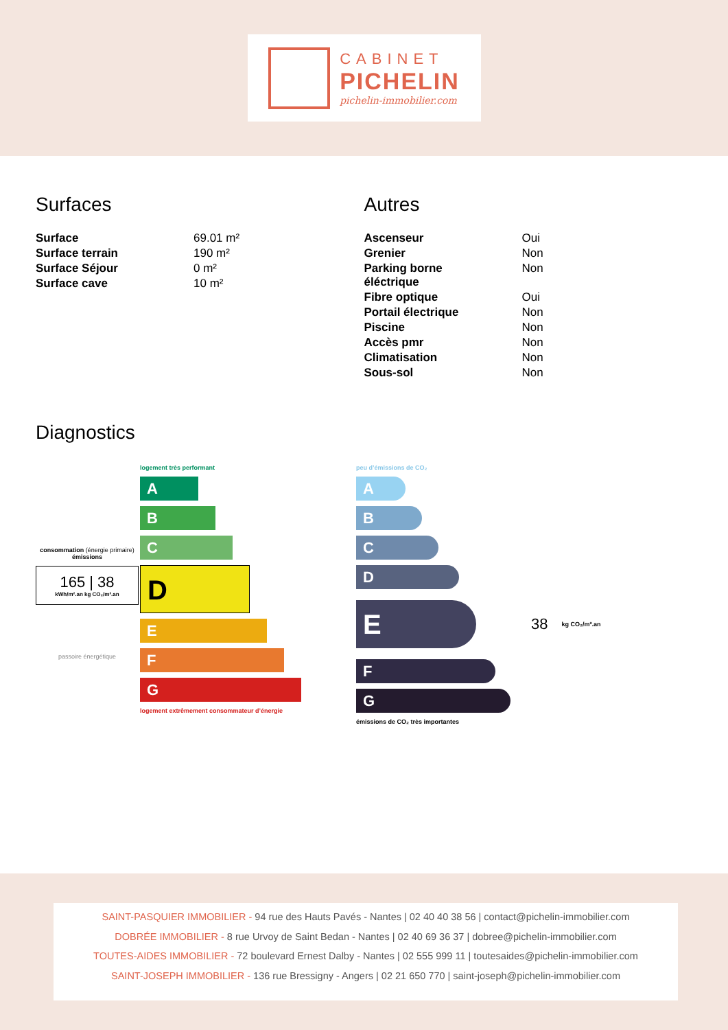CABINET
PICHELIN
pichelin-immobilier.com
Surfaces
| Surface | 69.01 m² |
| Surface terrain | 190 m² |
| Surface Séjour | 0 m² |
| Surface cave | 10 m² |
Autres
| Ascenseur | Oui |
| Grenier | Non |
| Parking borne éléctrique | Non |
| Fibre optique | Oui |
| Portail électrique | Non |
| Piscine | Non |
| Accès pmr | Non |
| Climatisation | Non |
| Sous-sol | Non |
Diagnostics
consommation (énergie primaire) émissions
165 | 38
kWh/m².an kg CO₂/m².an
passoire énergétique
logement très performant
A
B
C
D
E
F
G
logement extrêmement consommateur d’énergie
peu d’émissions de CO₂
A
B
C
D
E
38 kg CO₂/m².an
F
G
émissions de CO₂ très importantes
SAINT-PASQUIER IMMOBILIER - 94 rue des Hauts Pavés - Nantes | 02 40 40 38 56 | contact@pichelin-immobilier.com
DOBRÉE IMMOBILIER - 8 rue Urvoy de Saint Bedan - Nantes | 02 40 69 36 37 | dobree@pichelin-immobilier.com
TOUTES-AIDES IMMOBILIER - 72 boulevard Ernest Dalby - Nantes | 02 555 999 11 | toutesaides@pichelin-immobilier.com
SAINT-JOSEPH IMMOBILIER - 136 rue Bressigny - Angers | 02 21 650 770 | saint-joseph@pichelin-immobilier.com